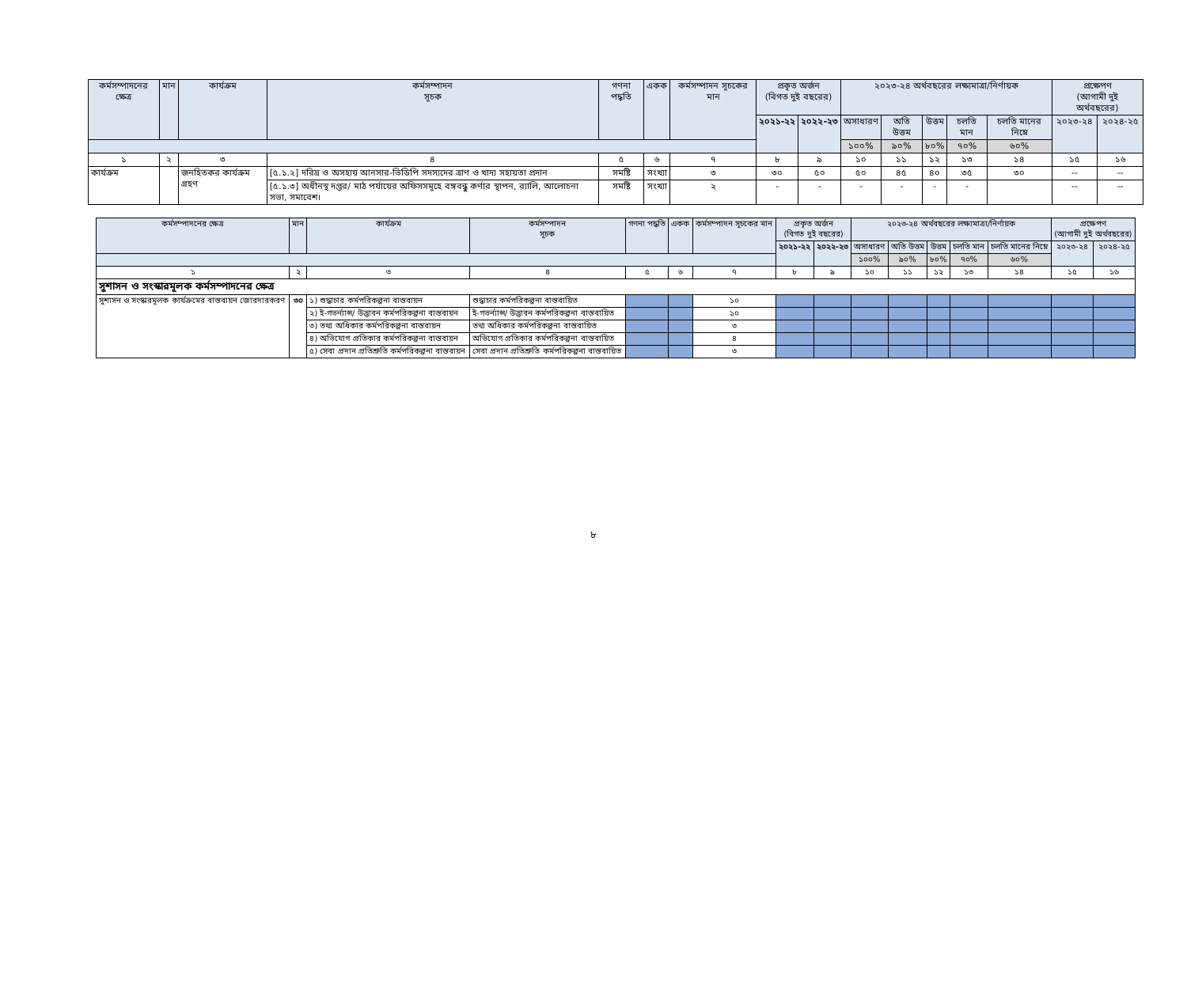| কর্মসম্পাদনের ক্ষেত্র | মান | কার্যক্রম | কর্মসম্পাদন সূচক | গণনা পদ্ধতি | একক | কর্মসম্পাদন সূচকের মান | প্রকৃত অর্জন (বিগত দুই বছরের) | | ২০২৩-২৪ অর্থবছরের লক্ষ্যমাত্রা/নির্ণায়ক | | | | | প্রক্ষেপণ (আগামী দুই অর্থবছরের) | |
| --- | --- | --- | --- | --- | --- | --- | --- | --- | --- | --- | --- | --- | --- | --- | --- |
| | | | | | | | ২০২১-২২ | ২০২২-২৩ | অসাধারণ | অতি উত্তম | উত্তম | চলতি মান | চলতি মানের নিম্নে | ২০২৩-২৪ | ২০২৪-২৫ |
| | | | | | | | | | ১০০% | ৯০% | ৮০% | ৭০% | ৬০% | | |
| ১ | ২ | ৩ | ৪ | ৫ | ৬ | ৭ | ৮ | ৯ | ১০ | ১১ | ১২ | ১৩ | ১৪ | ১৫ | ১৬ |
| কার্যক্রম | | জনহিতকর কার্যক্রম গ্রহণ | [৫.১.২] দরিদ্র ও অসহায় আনসার-ভিডিপি সদস্যদের ত্রাণ ও খাদ্য সহায়তা প্রদান | সমষ্টি | সংখ্যা | ৩ | ৩০ | ৫০ | ৫০ | ৪৫ | ৪০ | ৩৫ | ৩০ | -- | -- |
| | | | [৫.১.৩] অধীনস্থ দপ্তর/ মাঠ পর্যায়ের অফিসসমূহে বঙ্গবন্ধু কর্ণার স্থাপন, র‍্যালি, আলোচনা সভা, সমাবেশ। | সমষ্টি | সংখ্যা | ২ | - | - | - | - | - | - | | -- | -- |
| কর্মসম্পাদনের ক্ষেত্র | মান | কার্যক্রম | কর্মসম্পাদন সূচক | গণনা পদ্ধতি | একক | কর্মসম্পাদন সূচকের মান | প্রকৃত অর্জন (বিগত দুই বছরের) | | ২০২৩-২৪ অর্থবছরের লক্ষ্যমাত্রা/নির্ণায়ক | | | | | প্রক্ষেপণ (আগামী দুই অর্থবছরের) | |
| --- | --- | --- | --- | --- | --- | --- | --- | --- | --- | --- | --- | --- | --- | --- | --- |
| | | | | | | | ২০২১-২২ | ২০২২-২৩ | অসাধারণ | অতি উত্তম | উত্তম | চলতি মান | চলতি মানের নিম্নে | ২০২৩-২৪ | ২০২৪-২৫ |
| | | | | | | | | | ১০০% | ৯০% | ৮০% | ৭০% | ৬০% | | |
| ১ | ২ | ৩ | ৪ | ৫ | ৬ | ৭ | ৮ | ৯ | ১০ | ১১ | ১২ | ১৩ | ১৪ | ১৫ | ১৬ |
| সুশাসন ও সংস্কারমূলক কর্মসম্পাদনের ক্ষেত্র | | | | | | | | | | | | | | | |
| সুশাসন ও সংস্কারমূলক কার্যক্রমের বাস্তবায়ন জোরদারকরণ | ৩০ | ১) শুদ্ধাচার কর্মপরিকল্পনা বাস্তবায়ন | শুদ্ধাচার কর্মপরিকল্পনা বাস্তবায়িত | | | ১০ | | | | | | | | | |
| | | ২) ই-গভর্ন্যান্স/ উদ্ভাবন কর্মপরিকল্পনা বাস্তবায়ন | ই-গভর্ন্যান্স/ উদ্ভাবন কর্মপরিকল্পনা বাস্তবায়িত | | | ১০ | | | | | | | | | |
| | | ৩) তথ্য অধিকার কর্মপরিকল্পনা বাস্তবায়ন | তথ্য অধিকার কর্মপরিকল্পনা বাস্তবায়িত | | | ৩ | | | | | | | | | |
| | | ৪) অভিযোগ প্রতিকার কর্মপরিকল্পনা বাস্তবায়ন | অভিযোগ প্রতিকার কর্মপরিকল্পনা বাস্তবায়িত | | | ৪ | | | | | | | | | |
| | | ৫) সেবা প্রদান প্রতিশ্রুতি কর্মপরিকল্পনা বাস্তবায়ন | সেবা প্রদান প্রতিশ্রুতি কর্মপরিকল্পনা বাস্তবায়িত | | | ৩ | | | | | | | | | |
৮